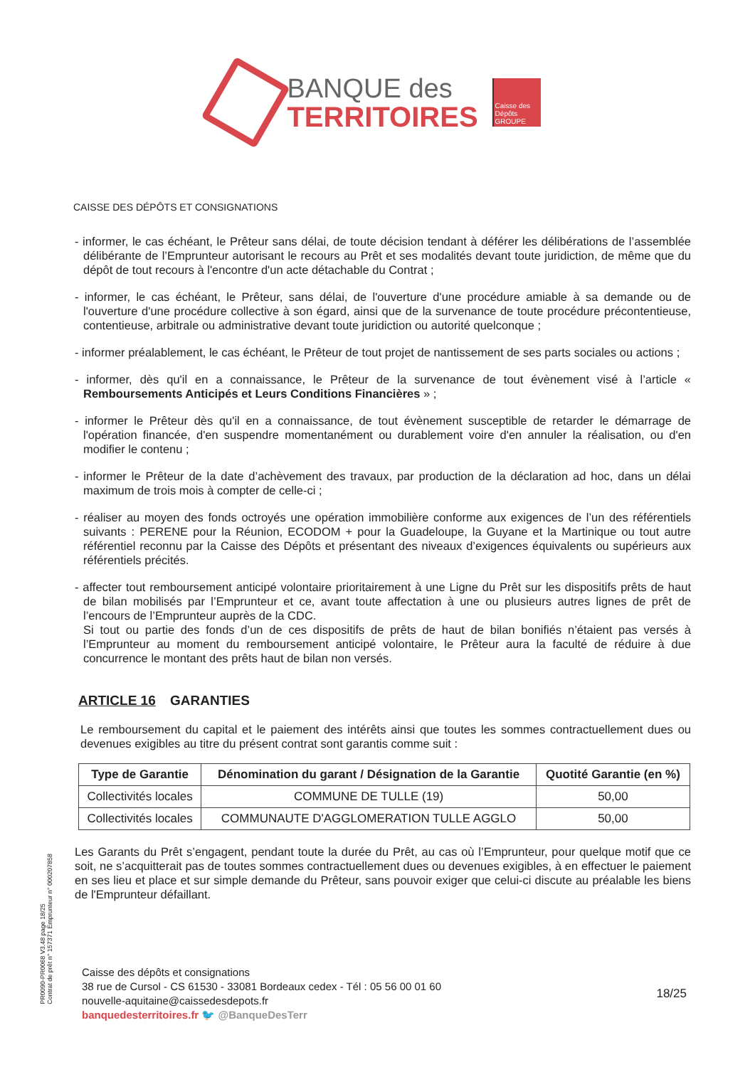BANQUE des
TERRITOIRES
Caisse des Dépôts GROUPE
CAISSE DES DÉPÔTS ET CONSIGNATIONS
- informer, le cas échéant, le Prêteur sans délai, de toute décision tendant à déférer les délibérations de l’assemblée délibérante de l’Emprunteur autorisant le recours au Prêt et ses modalités devant toute juridiction, de même que du dépôt de tout recours à l'encontre d'un acte détachable du Contrat ;
- informer, le cas échéant, le Prêteur, sans délai, de l'ouverture d'une procédure amiable à sa demande ou de l'ouverture d'une procédure collective à son égard, ainsi que de la survenance de toute procédure précontentieuse, contentieuse, arbitrale ou administrative devant toute juridiction ou autorité quelconque ;
- informer préalablement, le cas échéant, le Prêteur de tout projet de nantissement de ses parts sociales ou actions ;
- informer, dès qu'il en a connaissance, le Prêteur de la survenance de tout évènement visé à l’article « Remboursements Anticipés et Leurs Conditions Financières » ;
- informer le Prêteur dès qu'il en a connaissance, de tout évènement susceptible de retarder le démarrage de l'opération financée, d'en suspendre momentanément ou durablement voire d'en annuler la réalisation, ou d'en modifier le contenu ;
- informer le Prêteur de la date d’achèvement des travaux, par production de la déclaration ad hoc, dans un délai maximum de trois mois à compter de celle-ci ;
- réaliser au moyen des fonds octroyés une opération immobilière conforme aux exigences de l’un des référentiels suivants : PERENE pour la Réunion, ECODOM + pour la Guadeloupe, la Guyane et la Martinique ou tout autre référentiel reconnu par la Caisse des Dépôts et présentant des niveaux d’exigences équivalents ou supérieurs aux référentiels précités.
- affecter tout remboursement anticipé volontaire prioritairement à une Ligne du Prêt sur les dispositifs prêts de haut de bilan mobilisés par l’Emprunteur et ce, avant toute affectation à une ou plusieurs autres lignes de prêt de l’encours de l’Emprunteur auprès de la CDC.
Si tout ou partie des fonds d’un de ces dispositifs de prêts de haut de bilan bonifiés n’étaient pas versés à l’Emprunteur au moment du remboursement anticipé volontaire, le Prêteur aura la faculté de réduire à due concurrence le montant des prêts haut de bilan non versés.
ARTICLE 16 GARANTIES
Le remboursement du capital et le paiement des intérêts ainsi que toutes les sommes contractuellement dues ou devenues exigibles au titre du présent contrat sont garantis comme suit :
| Type de Garantie | Dénomination du garant / Désignation de la Garantie | Quotité Garantie (en %) |
| --- | --- | --- |
| Collectivités locales | COMMUNE DE TULLE (19) | 50,00 |
| Collectivités locales | COMMUNAUTE D'AGGLOMERATION TULLE AGGLO | 50,00 |
Les Garants du Prêt s’engagent, pendant toute la durée du Prêt, au cas où l’Emprunteur, pour quelque motif que ce soit, ne s’acquitterait pas de toutes sommes contractuellement dues ou devenues exigibles, à en effectuer le paiement en ses lieu et place et sur simple demande du Prêteur, sans pouvoir exiger que celui-ci discute au préalable les biens de l'Emprunteur défaillant.
Caisse des dépôts et consignations
38 rue de Cursol - CS 61530 - 33081 Bordeaux cedex - Tél : 05 56 00 01 60
nouvelle-aquitaine@caissedesdepots.fr
banquedesterritoires.fr 🐦 @BanqueDesTerr
18/25
PR0090-PR0068 V3.48 page 18/25
Contrat de prêt n° 157371 Emprunteur n° 000207858